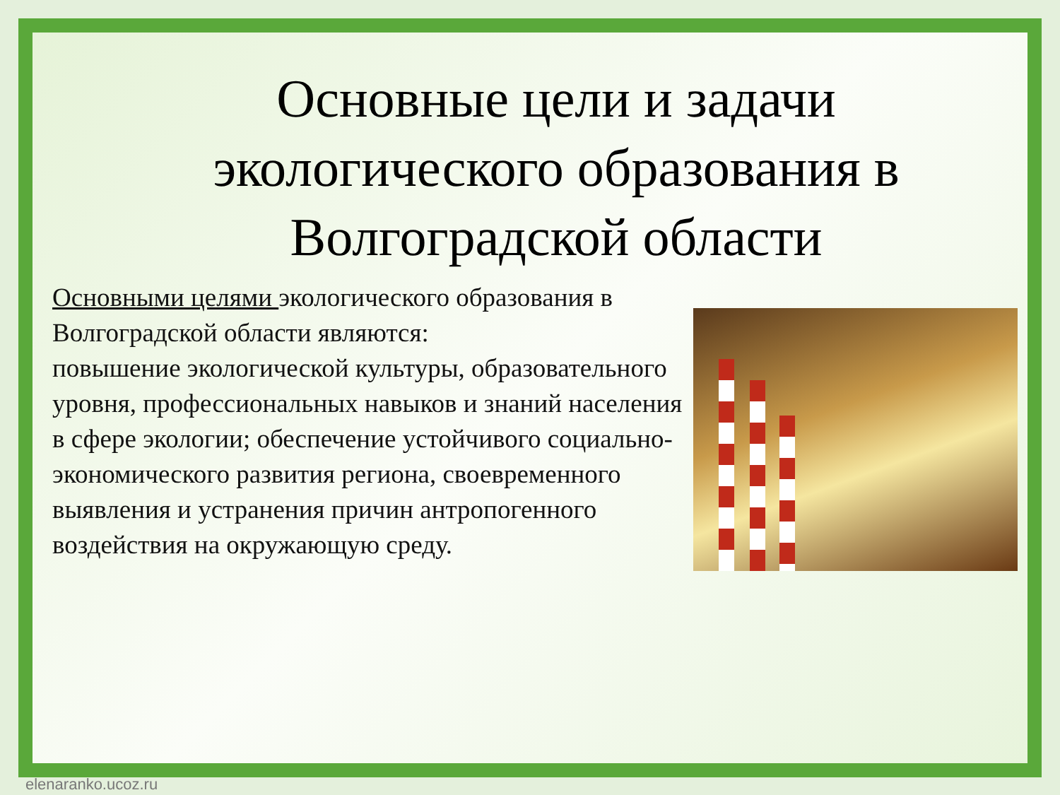Основные цели и задачи экологического образования в Волгоградской области
Основными целями экологического образования в Волгоградской области являются:
повышение экологической культуры, образовательного уровня, профессиональных навыков и знаний населения в сфере экологии; обеспечение устойчивого социально-экономического развития региона, своевременного выявления и устранения причин антропогенного воздействия на окружающую среду.
elenaranko.ucoz.ru